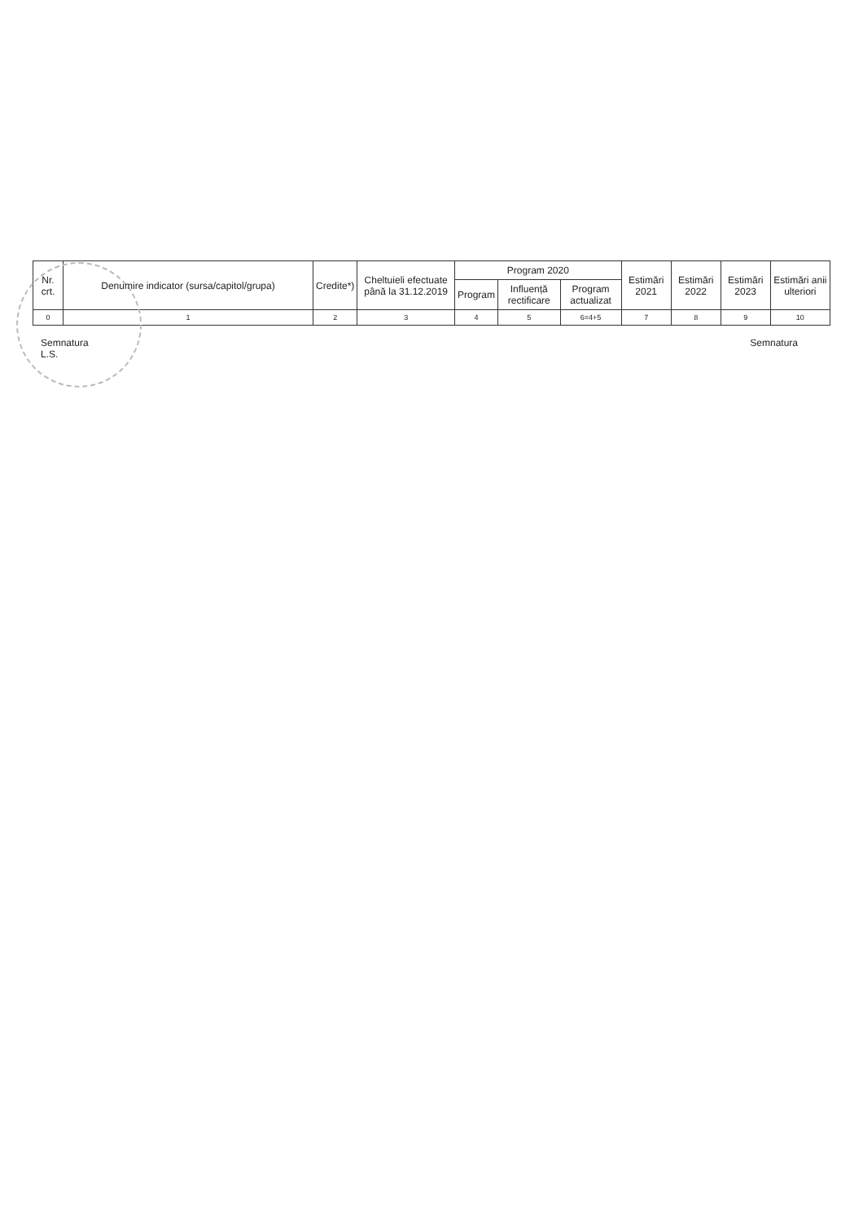| Nr. crt. | Denumire indicator (sursa/capitol/grupa) | Credite*) | Cheltuieli efectuate până la 31.12.2019 | Program 2020 | | | Estimări 2021 | Estimări 2022 | Estimări 2023 | Estimări anii ulteriori |
| --- | --- | --- | --- | --- | --- | --- | --- | --- | --- | --- |
| | | | | Program | Influență rectificare | Program actualizat | | | | |
| 0 | 1 | 2 | 3 | 4 | 5 | 6=4+5 | 7 | 8 | 9 | 10 |
Semnatura
L.S.
Semnatura